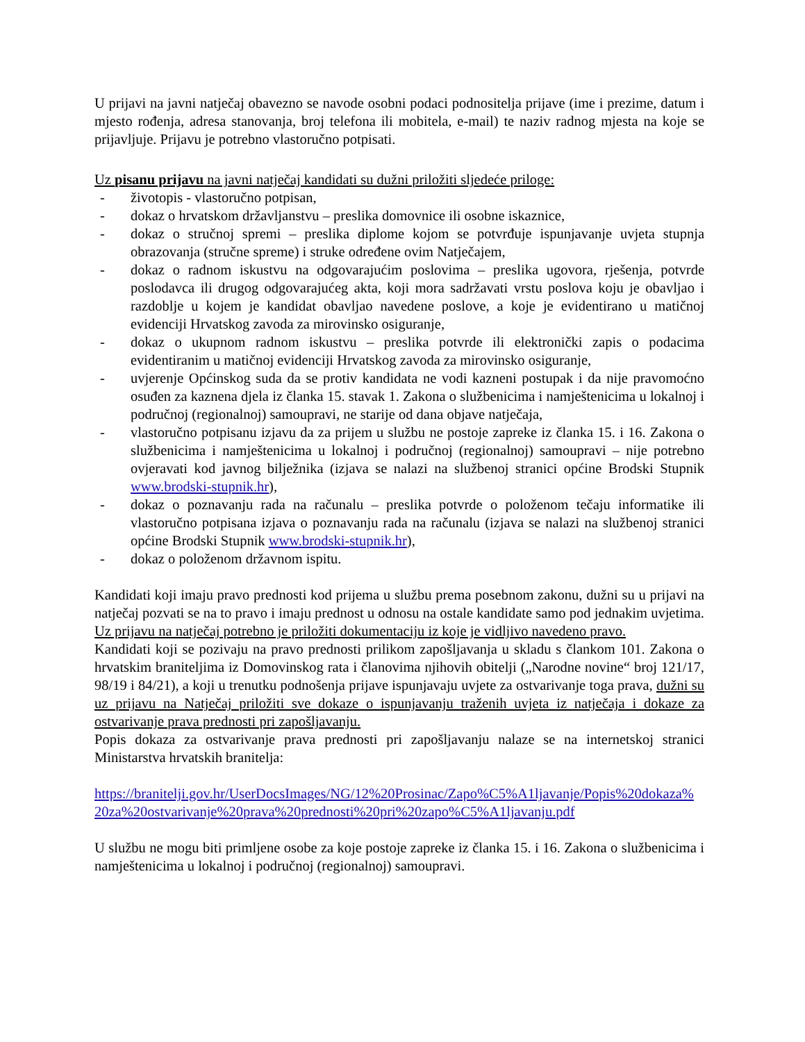U prijavi na javni natječaj obavezno se navode osobni podaci podnositelja prijave (ime i prezime, datum i mjesto rođenja, adresa stanovanja, broj telefona ili mobitela, e-mail) te naziv radnog mjesta na koje se prijavljuje. Prijavu je potrebno vlastoručno potpisati.
Uz pisanu prijavu na javni natječaj kandidati su dužni priložiti sljedeće priloge:
- životopis - vlastoručno potpisan,
- dokaz o hrvatskom državljanstvu – preslika domovnice ili osobne iskaznice,
- dokaz o stručnoj spremi – preslika diplome kojom se potvrđuje ispunjavanje uvjeta stupnja obrazovanja (stručne spreme) i struke određene ovim Natječajem,
- dokaz o radnom iskustvu na odgovarajućim poslovima – preslika ugovora, rješenja, potvrde poslodavca ili drugog odgovarajućeg akta, koji mora sadržavati vrstu poslova koju je obavljao i razdoblje u kojem je kandidat obavljao navedene poslove, a koje je evidentirano u matičnoj evidenciji Hrvatskog zavoda za mirovinsko osiguranje,
- dokaz o ukupnom radnom iskustvu – preslika potvrde ili elektronički zapis o podacima evidentiranim u matičnoj evidenciji Hrvatskog zavoda za mirovinsko osiguranje,
- uvjerenje Općinskog suda da se protiv kandidata ne vodi kazneni postupak i da nije pravomoćno osuđen za kaznena djela iz članka 15. stavak 1. Zakona o službenicima i namještenicima u lokalnoj i područnoj (regionalnoj) samoupravi, ne starije od dana objave natječaja,
- vlastoručno potpisanu izjavu da za prijem u službu ne postoje zapreke iz članka 15. i 16. Zakona o službenicima i namještenicima u lokalnoj i područnoj (regionalnoj) samoupravi – nije potrebno ovjeravati kod javnog bilježnika (izjava se nalazi na službenoj stranici općine Brodski Stupnik www.brodski-stupnik.hr),
- dokaz o poznavanju rada na računalu – preslika potvrde o položenom tečaju informatike ili vlastoručno potpisana izjava o poznavanju rada na računalu (izjava se nalazi na službenoj stranici općine Brodski Stupnik www.brodski-stupnik.hr),
- dokaz o položenom državnom ispitu.
Kandidati koji imaju pravo prednosti kod prijema u službu prema posebnom zakonu, dužni su u prijavi na natječaj pozvati se na to pravo i imaju prednost u odnosu na ostale kandidate samo pod jednakim uvjetima. Uz prijavu na natječaj potrebno je priložiti dokumentaciju iz koje je vidljivo navedeno pravo.
Kandidati koji se pozivaju na pravo prednosti prilikom zapošljavanja u skladu s člankom 101. Zakona o hrvatskim braniteljima iz Domovinskog rata i članovima njihovih obitelji („Narodne novine“ broj 121/17, 98/19 i 84/21), a koji u trenutku podnošenja prijave ispunjavaju uvjete za ostvarivanje toga prava, dužni su uz prijavu na Natječaj priložiti sve dokaze o ispunjavanju traženih uvjeta iz natječaja i dokaze za ostvarivanje prava prednosti pri zapošljavanju.
Popis dokaza za ostvarivanje prava prednosti pri zapošljavanju nalaze se na internetskoj stranici Ministarstva hrvatskih branitelja:
https://branitelji.gov.hr/UserDocsImages/NG/12%20Prosinac/Zapo%C5%A1ljavanje/Popis%20dokaza% 20za%20ostvarivanje%20prava%20prednosti%20pri%20zapo%C5%A1ljavanju.pdf
U službu ne mogu biti primljene osobe za koje postoje zapreke iz članka 15. i 16. Zakona o službenicima i namještenicima u lokalnoj i područnoj (regionalnoj) samoupravi.